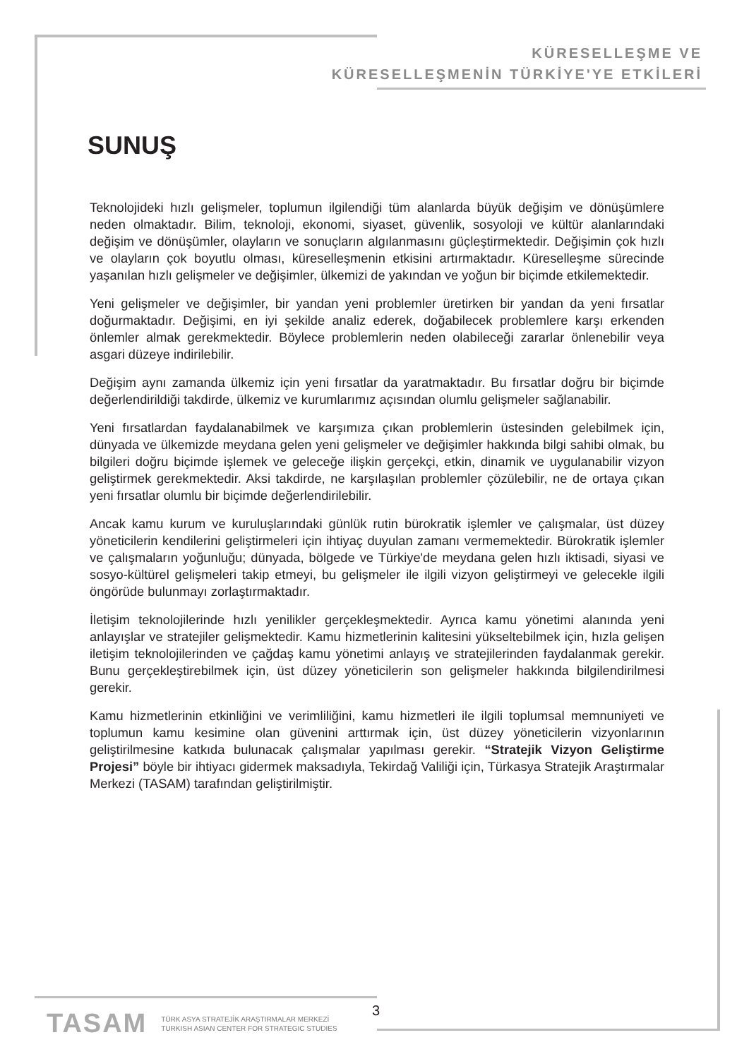KÜRESELLEŞME VE
KÜRESELLEŞMENİN TÜRKİYE'YE ETKİLERİ
SUNUŞ
Teknolojideki hızlı gelişmeler, toplumun ilgilendiği tüm alanlarda büyük değişim ve dönüşümlere neden olmaktadır. Bilim, teknoloji, ekonomi, siyaset, güvenlik, sosyoloji ve kültür alanlarındaki değişim ve dönüşümler, olayların ve sonuçların algılanmasını güçleştirmektedir. Değişimin çok hızlı ve olayların çok boyutlu olması, küreselleşmenin etkisini artırmaktadır. Küreselleşme sürecinde yaşanılan hızlı gelişmeler ve değişimler, ülkemizi de yakından ve yoğun bir biçimde etkilemektedir.
Yeni gelişmeler ve değişimler, bir yandan yeni problemler üretirken bir yandan da yeni fırsatlar doğurmaktadır. Değişimi, en iyi şekilde analiz ederek, doğabilecek problemlere karşı erkenden önlemler almak gerekmektedir. Böylece problemlerin neden olabileceği zararlar önlenebilir veya asgari düzeye indirilebilir.
Değişim aynı zamanda ülkemiz için yeni fırsatlar da yaratmaktadır. Bu fırsatlar doğru bir biçimde değerlendirildiği takdirde, ülkemiz ve kurumlarımız açısından olumlu gelişmeler sağlanabilir.
Yeni fırsatlardan faydalanabilmek ve karşımıza çıkan problemlerin üstesinden gelebilmek için, dünyada ve ülkemizde meydana gelen yeni gelişmeler ve değişimler hakkında bilgi sahibi olmak, bu bilgileri doğru biçimde işlemek ve geleceğe ilişkin gerçekçi, etkin, dinamik ve uygulanabilir vizyon geliştirmek gerekmektedir. Aksi takdirde, ne karşılaşılan problemler çözülebilir, ne de ortaya çıkan yeni fırsatlar olumlu bir biçimde değerlendirilebilir.
Ancak kamu kurum ve kuruluşlarındaki günlük rutin bürokratik işlemler ve çalışmalar, üst düzey yöneticilerin kendilerini geliştirmeleri için ihtiyaç duyulan zamanı vermemektedir. Bürokratik işlemler ve çalışmaların yoğunluğu; dünyada, bölgede ve Türkiye'de meydana gelen hızlı iktisadi, siyasi ve sosyo-kültürel gelişmeleri takip etmeyi, bu gelişmeler ile ilgili vizyon geliştirmeyi ve gelecekle ilgili öngörüde bulunmayı zorlaştırmaktadır.
İletişim teknolojilerinde hızlı yenilikler gerçekleşmektedir. Ayrıca kamu yönetimi alanında yeni anlayışlar ve stratejiler gelişmektedir. Kamu hizmetlerinin kalitesini yükseltebilmek için, hızla gelişen iletişim teknolojilerinden ve çağdaş kamu yönetimi anlayış ve stratejilerinden faydalanmak gerekir. Bunu gerçekleştirebilmek için, üst düzey yöneticilerin son gelişmeler hakkında bilgilendirilmesi gerekir.
Kamu hizmetlerinin etkinliğini ve verimliliğini, kamu hizmetleri ile ilgili toplumsal memnuniyeti ve toplumun kamu kesimine olan güvenini arttırmak için, üst düzey yöneticilerin vizyonlarının geliştirilmesine katkıda bulunacak çalışmalar yapılması gerekir. “Stratejik Vizyon Geliştirme Projesi” böyle bir ihtiyacı gidermek maksadıyla, Tekirdağ Valiliği için, Türkasya Stratejik Araştırmalar Merkezi (TASAM) tarafından geliştirilmiştir.
TASAM TÜRK ASYA STRATEJİK ARAŞTIRMALAR MERKEZİ
TURKISH ASIAN CENTER FOR STRATEGIC STUDIES
3